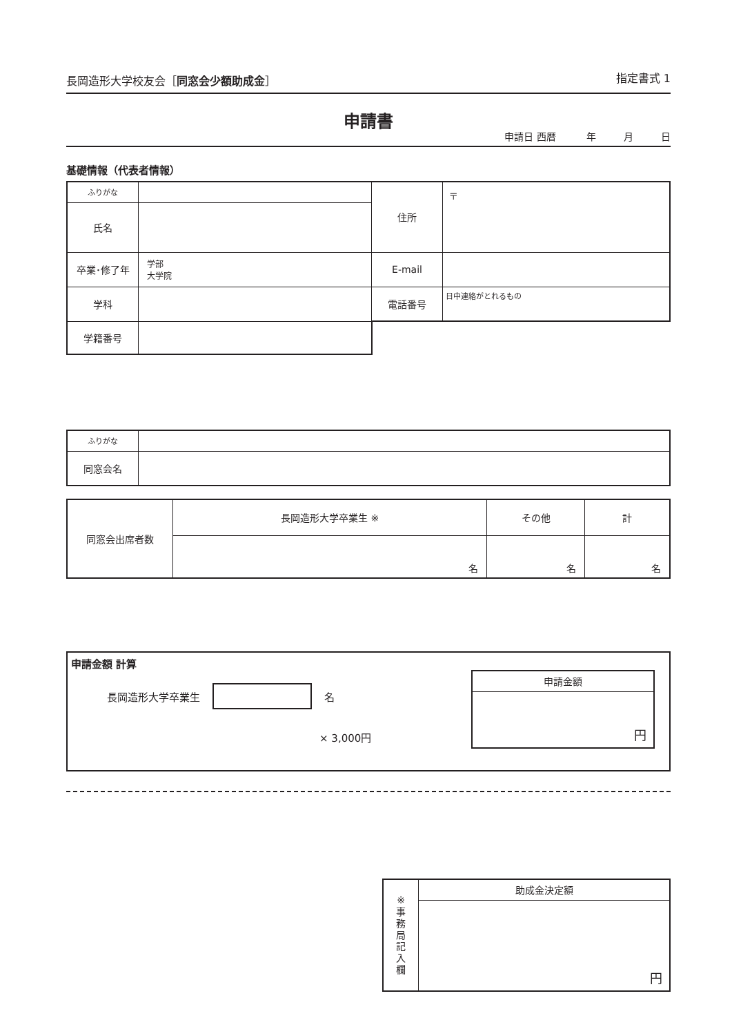長岡造形大学校友会［同窓会少額助成金］
指定書式 1
申請書
申請日 西暦 年 月 日
基礎情報（代表者情報）
| ふりがな | | 住所 | 〒 |
| 氏名 | | | |
| 卒業･修了年 | 学部 大学院 | E-mail | |
| 学科 | | 電話番号 | 日中連絡がとれるもの |
| 学籍番号 | | | |
| ふりがな | |
| 同窓会名 | |
| 同窓会出席者数 | 長岡造形大学卒業生 ※ | その他 | 計 |
| | 名 | 名 | 名 |
申請金額 計算
長岡造形大学卒業生 名
× 3,000円
| 申請金額 |
| 円 |
| ※ 事 務 局 記 入 欄 | 助成金決定額 |
| | 円 |